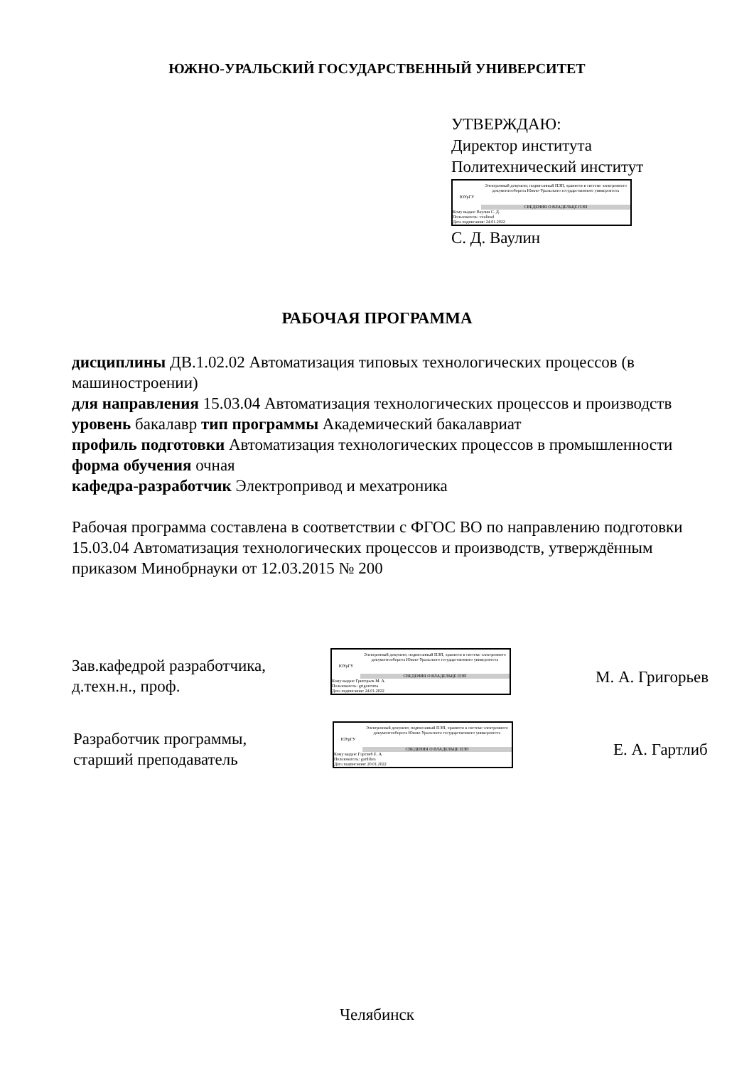ЮЖНО-УРАЛЬСКИЙ ГОСУДАРСТВЕННЫЙ УНИВЕРСИТЕТ
УТВЕРЖДАЮ:
Директор института
Политехнический институт
ЮУрГУ
Электронный документ, подписанный ПЭП, хранится в системе электронного документооборота Южно-Уральского государственного университета
СВЕДЕНИЯ О ВЛАДЕЛЬЦЕ ПЭП
Кому выдан: Ваулин С. Д.
Пользователь: vaulinsd
Дата подписания: 24.01.2022
С. Д. Ваулин
РАБОЧАЯ ПРОГРАММА
дисциплины ДВ.1.02.02 Автоматизация типовых технологических процессов (в машиностроении)
для направления 15.03.04 Автоматизация технологических процессов и производств
уровень бакалавр тип программы Академический бакалавриат
профиль подготовки Автоматизация технологических процессов в промышленности
форма обучения очная
кафедра-разработчик Электропривод и мехатроника
Рабочая программа составлена в соответствии с ФГОС ВО по направлению подготовки 15.03.04 Автоматизация технологических процессов и производств, утверждённым приказом Минобрнауки от 12.03.2015 № 200
Зав.кафедрой разработчика,
д.техн.н., проф.
ЮУрГУ
Электронный документ, подписанный ПЭП, хранится в системе электронного документооборота Южно-Уральского государственного университета
СВЕДЕНИЯ О ВЛАДЕЛЬЦЕ ПЭП
Кому выдан: Григорьев М. А.
Пользователь: grigorevma
Дата подписания: 24.01.2022
М. А. Григорьев
Разработчик программы,
старший преподаватель
ЮУрГУ
Электронный документ, подписанный ПЭП, хранится в системе электронного документооборота Южно-Уральского государственного университета
СВЕДЕНИЯ О ВЛАДЕЛЬЦЕ ПЭП
Кому выдан: Гартлиб Е. А.
Пользователь: gartlibea
Дата подписания: 20.01.2022
Е. А. Гартлиб
Челябинск